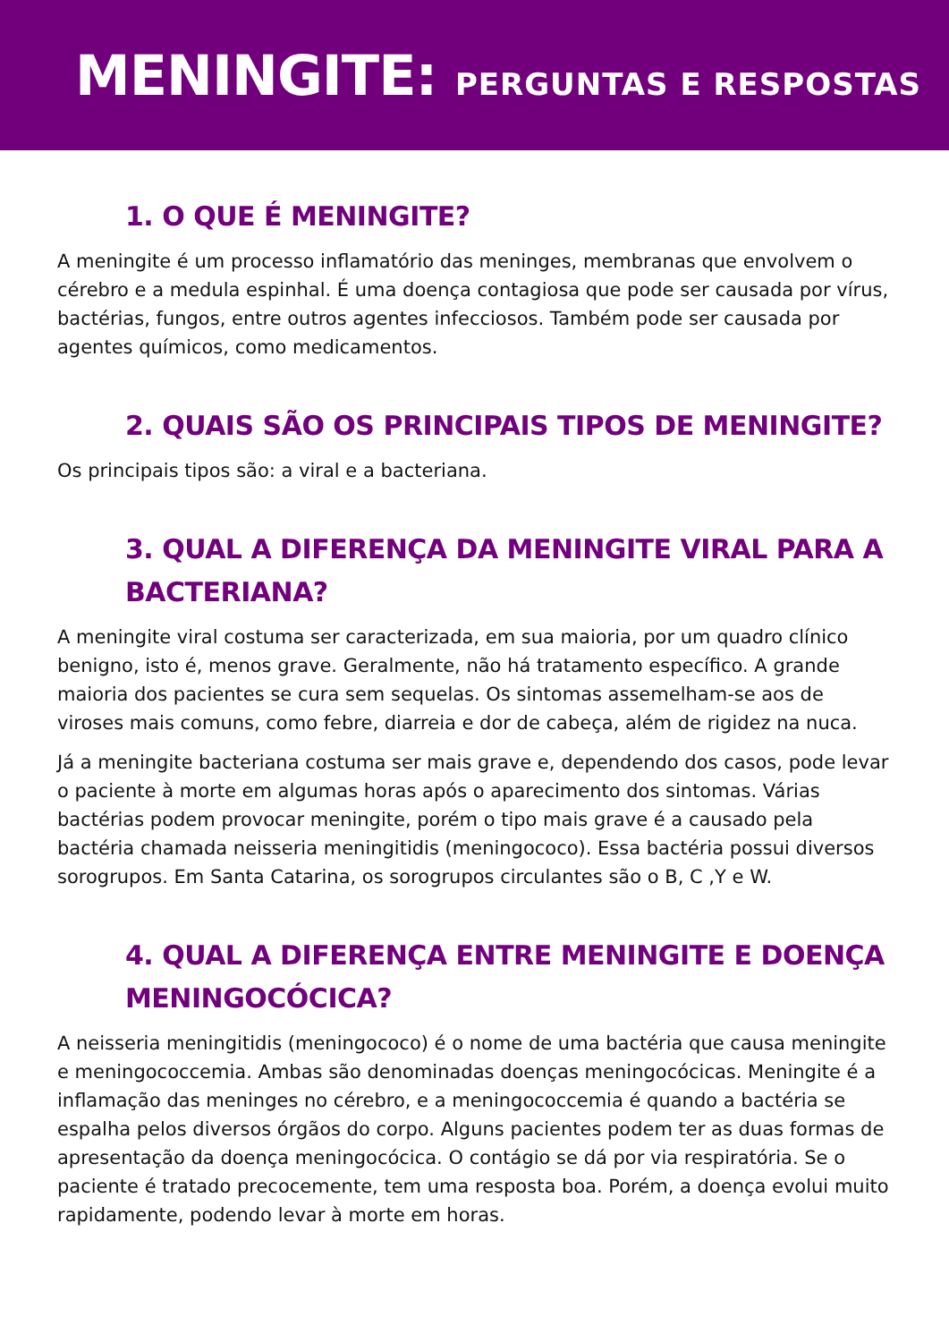MENINGITE: PERGUNTAS E RESPOSTAS
1. O QUE É MENINGITE?
A meningite é um processo inflamatório das meninges, membranas que envolvem o cérebro e a medula espinhal. É uma doença contagiosa que pode ser causada por vírus, bactérias, fungos, entre outros agentes infecciosos. Também pode ser causada por agentes químicos, como medicamentos.
2. QUAIS SÃO OS PRINCIPAIS TIPOS DE MENINGITE?
Os principais tipos são: a viral e a bacteriana.
3. QUAL A DIFERENÇA DA MENINGITE VIRAL PARA A BACTERIANA?
A meningite viral costuma ser caracterizada, em sua maioria, por um quadro clínico benigno, isto é, menos grave. Geralmente, não há tratamento específico. A grande maioria dos pacientes se cura sem sequelas. Os sintomas assemelham-se aos de viroses mais comuns, como febre, diarreia e dor de cabeça, além de rigidez na nuca.
Já a meningite bacteriana costuma ser mais grave e, dependendo dos casos, pode levar o paciente à morte em algumas horas após o aparecimento dos sintomas. Várias bactérias podem provocar meningite, porém o tipo mais grave é a causado pela bactéria chamada neisseria meningitidis (meningococo). Essa bactéria possui diversos sorogrupos. Em Santa Catarina, os sorogrupos circulantes são o B, C ,Y e W.
4. QUAL A DIFERENÇA ENTRE MENINGITE E DOENÇA MENINGOCÓCICA?
A neisseria meningitidis (meningococo) é o nome de uma bactéria que causa meningite e meningococcemia. Ambas são denominadas doenças meningocócicas. Meningite é a inflamação das meninges no cérebro, e a meningococcemia é quando a bactéria se espalha pelos diversos órgãos do corpo. Alguns pacientes podem ter as duas formas de apresentação da doença meningocócica. O contágio se dá por via respiratória. Se o paciente é tratado precocemente, tem uma resposta boa. Porém, a doença evolui muito rapidamente, podendo levar à morte em horas.